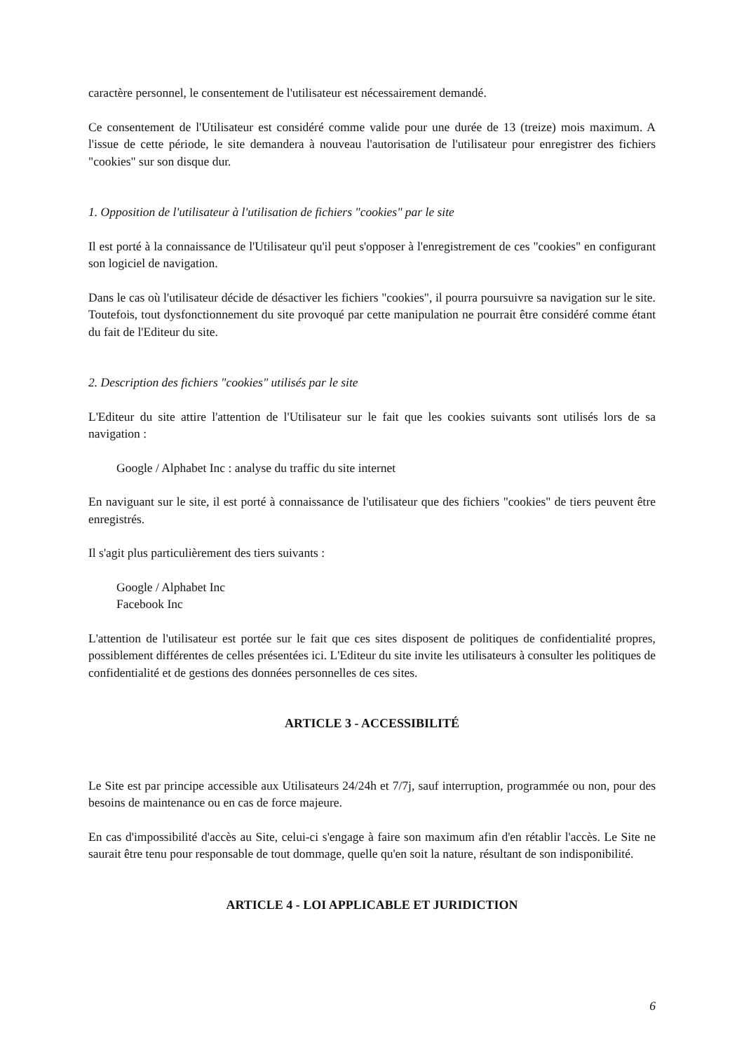caractère personnel, le consentement de l'utilisateur est nécessairement demandé.
Ce consentement de l'Utilisateur est considéré comme valide pour une durée de 13 (treize) mois maximum. A l'issue de cette période, le site demandera à nouveau l'autorisation de l'utilisateur pour enregistrer des fichiers "cookies" sur son disque dur.
1. Opposition de l'utilisateur à l'utilisation de fichiers "cookies" par le site
Il est porté à la connaissance de l'Utilisateur qu'il peut s'opposer à l'enregistrement de ces "cookies" en configurant son logiciel de navigation.
Dans le cas où l'utilisateur décide de désactiver les fichiers "cookies", il pourra poursuivre sa navigation sur le site. Toutefois, tout dysfonctionnement du site provoqué par cette manipulation ne pourrait être considéré comme étant du fait de l'Editeur du site.
2. Description des fichiers "cookies" utilisés par le site
L'Editeur du site attire l'attention de l'Utilisateur sur le fait que les cookies suivants sont utilisés lors de sa navigation :
Google / Alphabet Inc : analyse du traffic du site internet
En naviguant sur le site, il est porté à connaissance de l'utilisateur que des fichiers "cookies" de tiers peuvent être enregistrés.
Il s'agit plus particulièrement des tiers suivants :
Google / Alphabet Inc
Facebook Inc
L'attention de l'utilisateur est portée sur le fait que ces sites disposent de politiques de confidentialité propres, possiblement différentes de celles présentées ici. L'Editeur du site invite les utilisateurs à consulter les politiques de confidentialité et de gestions des données personnelles de ces sites.
ARTICLE 3 - ACCESSIBILITÉ
Le Site est par principe accessible aux Utilisateurs 24/24h et 7/7j, sauf interruption, programmée ou non, pour des besoins de maintenance ou en cas de force majeure.
En cas d'impossibilité d'accès au Site, celui-ci s'engage à faire son maximum afin d'en rétablir l'accès. Le Site ne saurait être tenu pour responsable de tout dommage, quelle qu'en soit la nature, résultant de son indisponibilité.
ARTICLE 4 - LOI APPLICABLE ET JURIDICTION
6